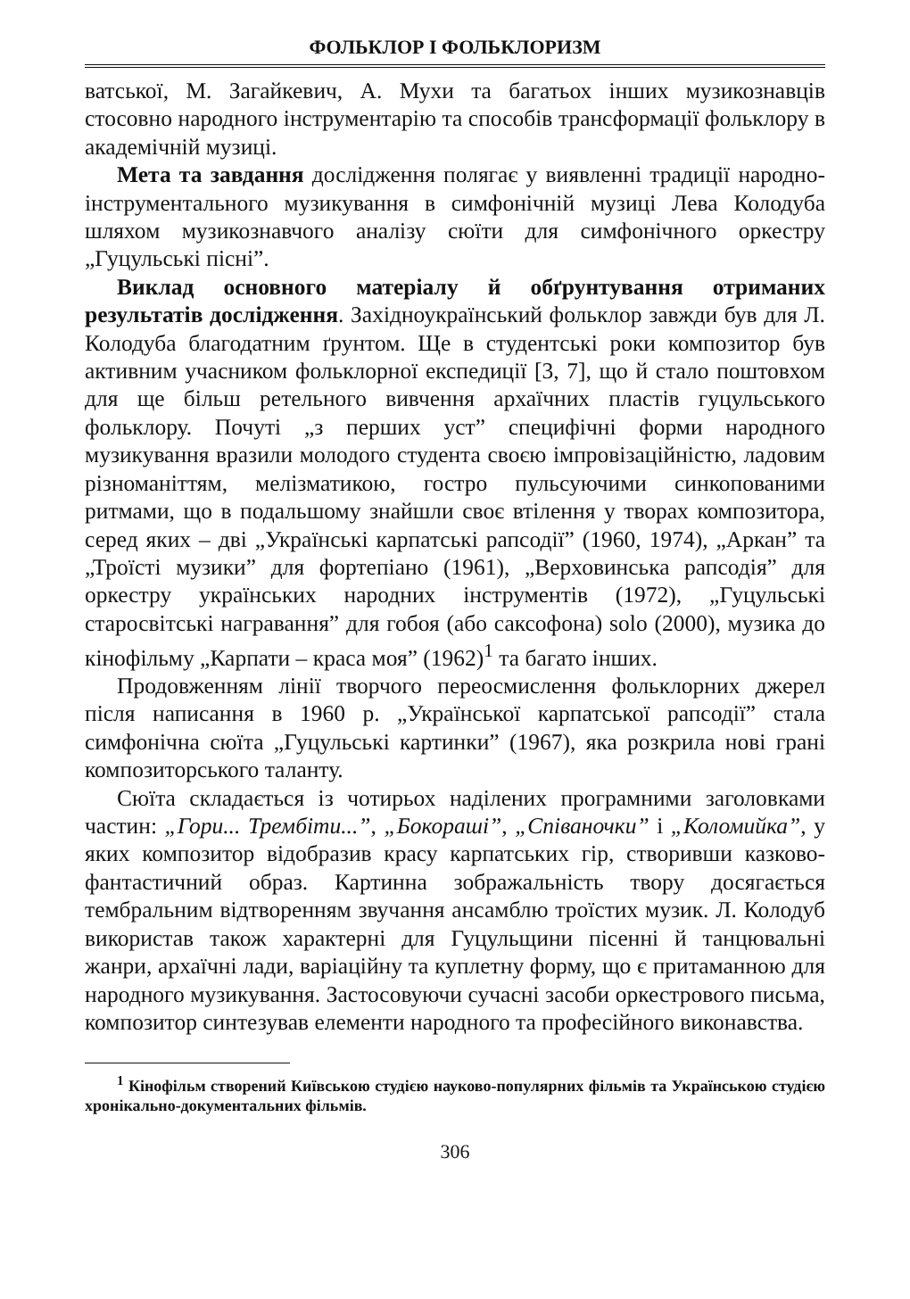ФОЛЬКЛОР І ФОЛЬКЛОРИЗМ
ватської, М. Загайкевич, А. Мухи та багатьох інших музикознавців стосовно народного інструментарію та способів трансформації фольклору в академічній музиці.
Мета та завдання дослідження полягає у виявленні традиції народно-інструментального музикування в симфонічній музиці Лева Колодуба шляхом музикознавчого аналізу сюїти для симфонічного оркестру „Гуцульські пісні”.
Виклад основного матеріалу й обґрунтування отриманих результатів дослідження. Західноукраїнський фольклор завжди був для Л. Колодуба благодатним ґрунтом. Ще в студентські роки композитор був активним учасником фольклорної експедиції [3, 7], що й стало поштовхом для ще більш ретельного вивчення архаїчних пластів гуцульського фольклору. Почуті „з перших уст” специфічні форми народного музикування вразили молодого студента своєю імпровізаційністю, ладовим різноманіттям, мелізматикою, гостро пульсуючими синкопованими ритмами, що в подальшому знайшли своє втілення у творах композитора, серед яких – дві „Українські карпатські рапсодії” (1960, 1974), „Аркан” та „Троїсті музики” для фортепіано (1961), „Верховинська рапсодія” для оркестру українських народних інструментів (1972), „Гуцульські старосвітські награвання” для гобоя (або саксофона) solo (2000), музика до кінофільму „Карпати – краса моя” (1962)<sup>1</sup> та багато інших.
Продовженням лінії творчого переосмислення фольклорних джерел після написання в 1960 р. „Української карпатської рапсодії” стала симфонічна сюїта „Гуцульські картинки” (1967), яка розкрила нові грані композиторського таланту.
Сюїта складається із чотирьох наділених програмними заголовками частин: „Гори... Трембіти...”, „Бокораші”, „Співаночки” і „Коломийка”, у яких композитор відобразив красу карпатських гір, створивши казково-фантастичний образ. Картинна зображальність твору досягається тембральним відтворенням звучання ансамблю троїстих музик. Л. Колодуб використав також характерні для Гуцульщини пісенні й танцювальні жанри, архаїчні лади, варіаційну та куплетну форму, що є притаманною для народного музикування. Застосовуючи сучасні засоби оркестрового письма, композитор синтезував елементи народного та професійного виконавства.
<sup>1</sup> Кінофільм створений Київською студією науково-популярних фільмів та Українською студією хронікально-документальних фільмів.
306